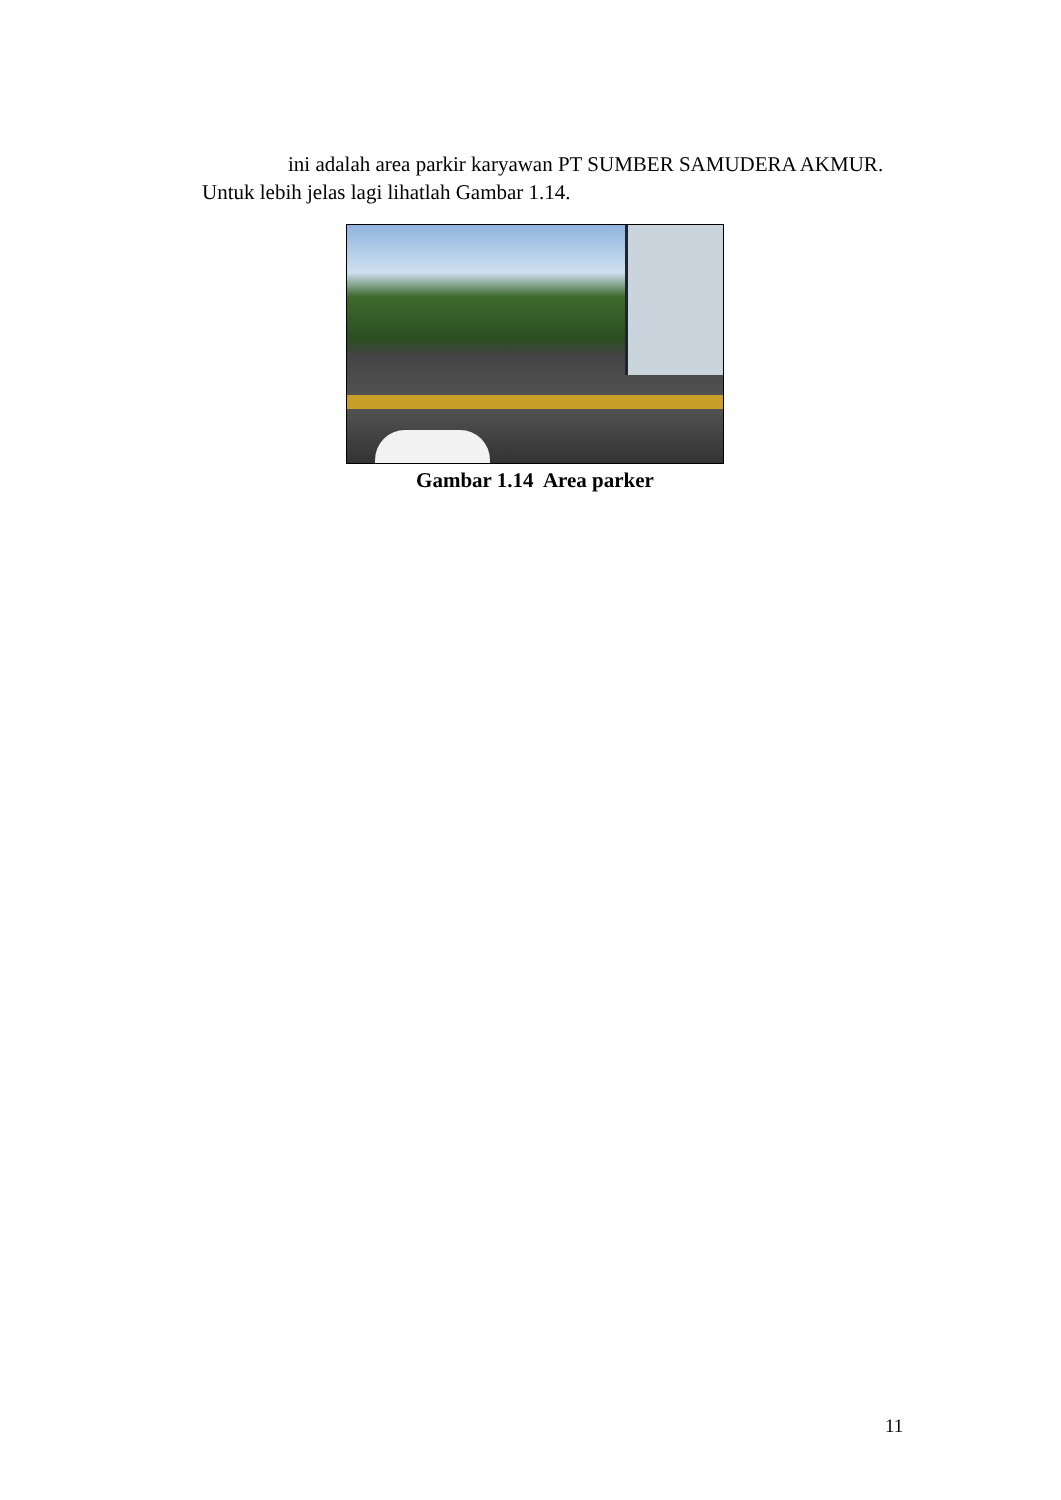ini adalah area parkir karyawan PT SUMBER SAMUDERA AKMUR. Untuk lebih jelas lagi lihatlah Gambar 1.14.
Gambar 1.14 Area parker
11